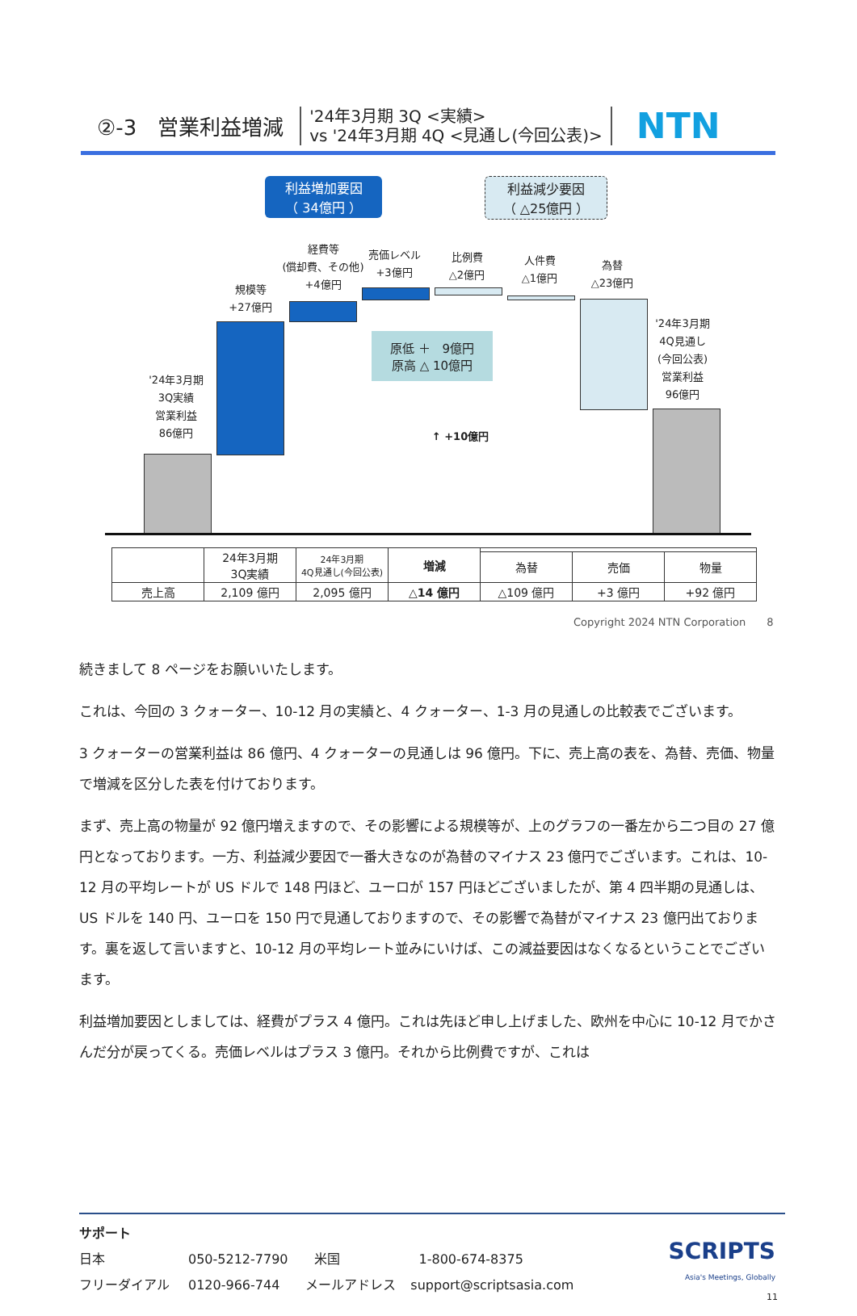②-3　営業利益増減
'24年3月期 3Q <実績>
vs '24年3月期 4Q <見通し(今回公表)>
NTN
利益増加要因
（ 34億円 ）
利益減少要因
（ △25億円 ）
'24年3月期
3Q実績
営業利益
86億円
規模等
+27億円
経費等
(償却費、その他)
+4億円
売価レベル
+3億円
比例費
△2億円
人件費
△1億円
為替
△23億円
'24年3月期
4Q見通し
(今回公表)
営業利益
96億円
原低 ＋　9億円
原高 △ 10億円
↑ +10億円
| | 24年3月期 3Q実績 | 24年3月期 4Q見通し(今回公表) | 増減 | | | |
| --- | --- | --- | --- | --- | --- | --- |
| | | | | 為替 | 売価 | 物量 |
| 売上高 | 2,109 億円 | 2,095 億円 | △14 億円 | △109 億円 | +3 億円 | +92 億円 |
Copyright 2024 NTN Corporation　　8
続きまして 8 ページをお願いいたします。
これは、今回の 3 クォーター、10-12 月の実績と、4 クォーター、1-3 月の見通しの比較表でございます。
3 クォーターの営業利益は 86 億円、4 クォーターの見通しは 96 億円。下に、売上高の表を、為替、売価、物量で増減を区分した表を付けております。
まず、売上高の物量が 92 億円増えますので、その影響による規模等が、上のグラフの一番左から二つ目の 27 億円となっております。一方、利益減少要因で一番大きなのが為替のマイナス 23 億円でございます。これは、10-12 月の平均レートが US ドルで 148 円ほど、ユーロが 157 円ほどございましたが、第 4 四半期の見通しは、US ドルを 140 円、ユーロを 150 円で見通しておりますので、その影響で為替がマイナス 23 億円出ております。裏を返して言いますと、10-12 月の平均レート並みにいけば、この減益要因はなくなるということでございます。
利益増加要因としましては、経費がプラス 4 億円。これは先ほど申し上げました、欧州を中心に 10-12 月でかさんだ分が戻ってくる。売価レベルはプラス 3 億円。それから比例費ですが、これは
サポート
日本 050-5212-7790　　米国 1-800-674-8375
フリーダイアル 0120-966-744　　メールアドレス support@scriptsasia.com
SCRIPTS
Asia's Meetings, Globally
11